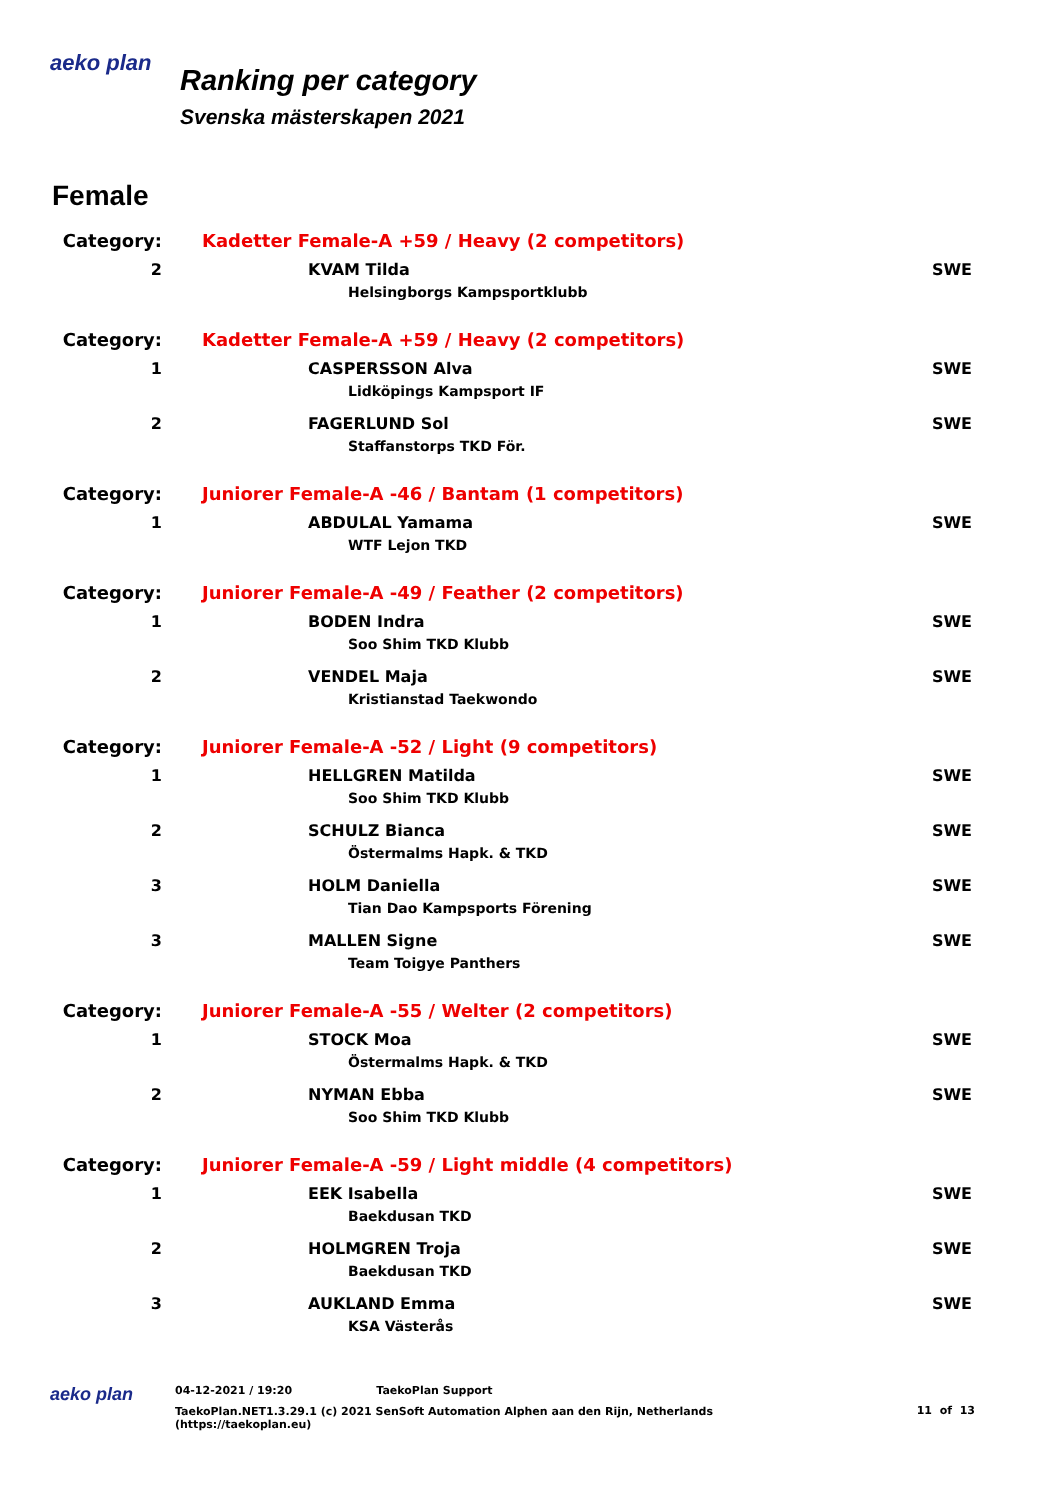aeko plan
Ranking per category
Svenska mästerskapen 2021
Female
| Category: | Kadetter Female-A +59 / Heavy (2 competitors) | |
| 2 | KVAM Tilda | SWE |
| | Helsingborgs Kampsportklubb | |
| Category: | Kadetter Female-A +59 / Heavy (2 competitors) | |
| 1 | CASPERSSON Alva | SWE |
| | Lidköpings Kampsport IF | |
| 2 | FAGERLUND Sol | SWE |
| | Staffanstorps TKD För. | |
| Category: | Juniorer Female-A -46 / Bantam (1 competitors) | |
| 1 | ABDULAL Yamama | SWE |
| | WTF Lejon TKD | |
| Category: | Juniorer Female-A -49 / Feather (2 competitors) | |
| 1 | BODEN Indra | SWE |
| | Soo Shim TKD Klubb | |
| 2 | VENDEL Maja | SWE |
| | Kristianstad Taekwondo | |
| Category: | Juniorer Female-A -52 / Light (9 competitors) | |
| 1 | HELLGREN Matilda | SWE |
| | Soo Shim TKD Klubb | |
| 2 | SCHULZ Bianca | SWE |
| | Östermalms Hapk. & TKD | |
| 3 | HOLM Daniella | SWE |
| | Tian Dao Kampsports Förening | |
| 3 | MALLEN Signe | SWE |
| | Team Toigye Panthers | |
| Category: | Juniorer Female-A -55 / Welter (2 competitors) | |
| 1 | STOCK Moa | SWE |
| | Östermalms Hapk. & TKD | |
| 2 | NYMAN Ebba | SWE |
| | Soo Shim TKD Klubb | |
| Category: | Juniorer Female-A -59 / Light middle (4 competitors) | |
| 1 | EEK Isabella | SWE |
| | Baekdusan TKD | |
| 2 | HOLMGREN Troja | SWE |
| | Baekdusan TKD | |
| 3 | AUKLAND Emma | SWE |
| | KSA Västerås | |
aeko plan
04-12-2021 / 19:20 TaekoPlan Support
TaekoPlan.NET1.3.29.1 (c) 2021 SenSoft Automation Alphen aan den Rijn, Netherlands
(https://taekoplan.eu)
11 of 13